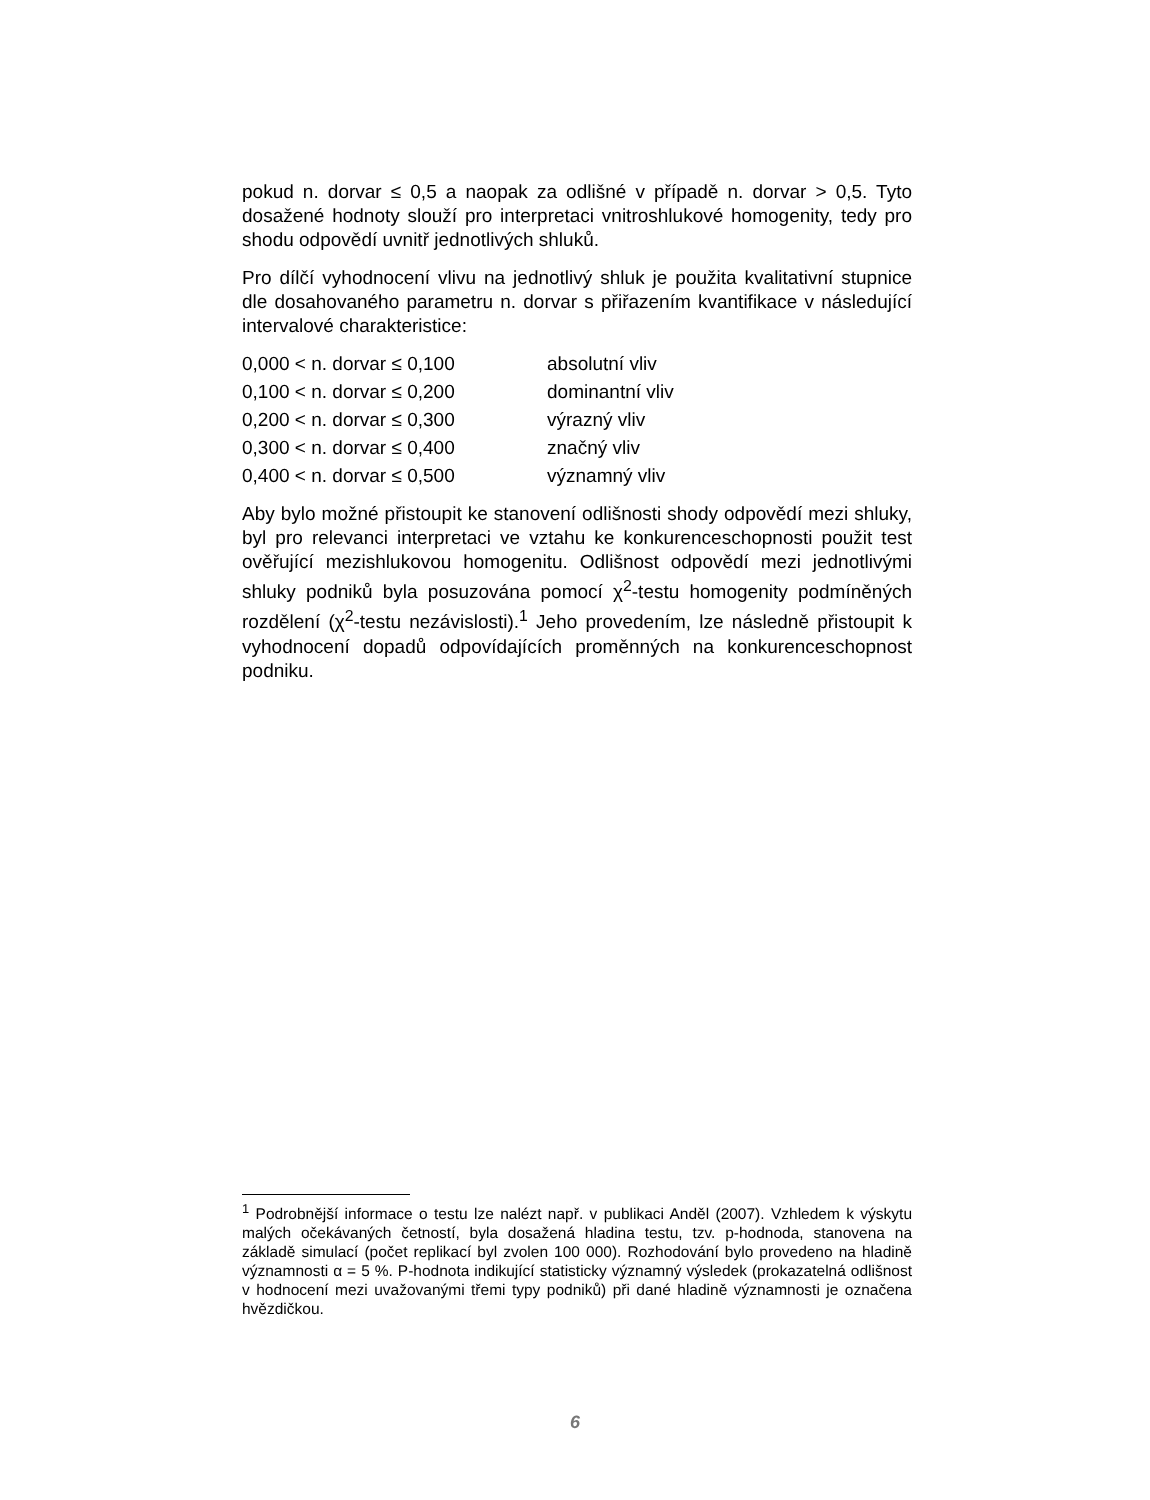pokud n. dorvar ≤ 0,5 a naopak za odlišné v případě n. dorvar > 0,5. Tyto dosažené hodnoty slouží pro interpretaci vnitroshlukové homogenity, tedy pro shodu odpovědí uvnitř jednotlivých shluků.
Pro dílčí vyhodnocení vlivu na jednotlivý shluk je použita kvalitativní stupnice dle dosahovaného parametru n. dorvar s přiřazením kvantifikace v následující intervalové charakteristice:
| 0,000 < n. dorvar ≤ 0,100 | absolutní vliv |
| 0,100 < n. dorvar ≤ 0,200 | dominantní vliv |
| 0,200 < n. dorvar ≤ 0,300 | výrazný vliv |
| 0,300 < n. dorvar ≤ 0,400 | značný vliv |
| 0,400 < n. dorvar ≤ 0,500 | významný vliv |
Aby bylo možné přistoupit ke stanovení odlišnosti shody odpovědí mezi shluky, byl pro relevanci interpretaci ve vztahu ke konkurenceschopnosti použit test ověřující mezishlukovou homogenitu. Odlišnost odpovědí mezi jednotlivými shluky podniků byla posuzována pomocí χ<sup>2</sup>-testu homogenity podmíněných rozdělení (χ<sup>2</sup>-testu nezávislosti).<sup>1</sup> Jeho provedením, lze následně přistoupit k vyhodnocení dopadů odpovídajících proměnných na konkurenceschopnost podniku.
<sup>1</sup> Podrobnější informace o testu lze nalézt např. v publikaci Anděl (2007). Vzhledem k výskytu malých očekávaných četností, byla dosažená hladina testu, tzv. p-hodnoda, stanovena na základě simulací (počet replikací byl zvolen 100 000). Rozhodování bylo provedeno na hladině významnosti α = 5 %. P-hodnota indikující statisticky významný výsledek (prokazatelná odlišnost v hodnocení mezi uvažovanými třemi typy podniků) při dané hladině významnosti je označena hvězdičkou.
6